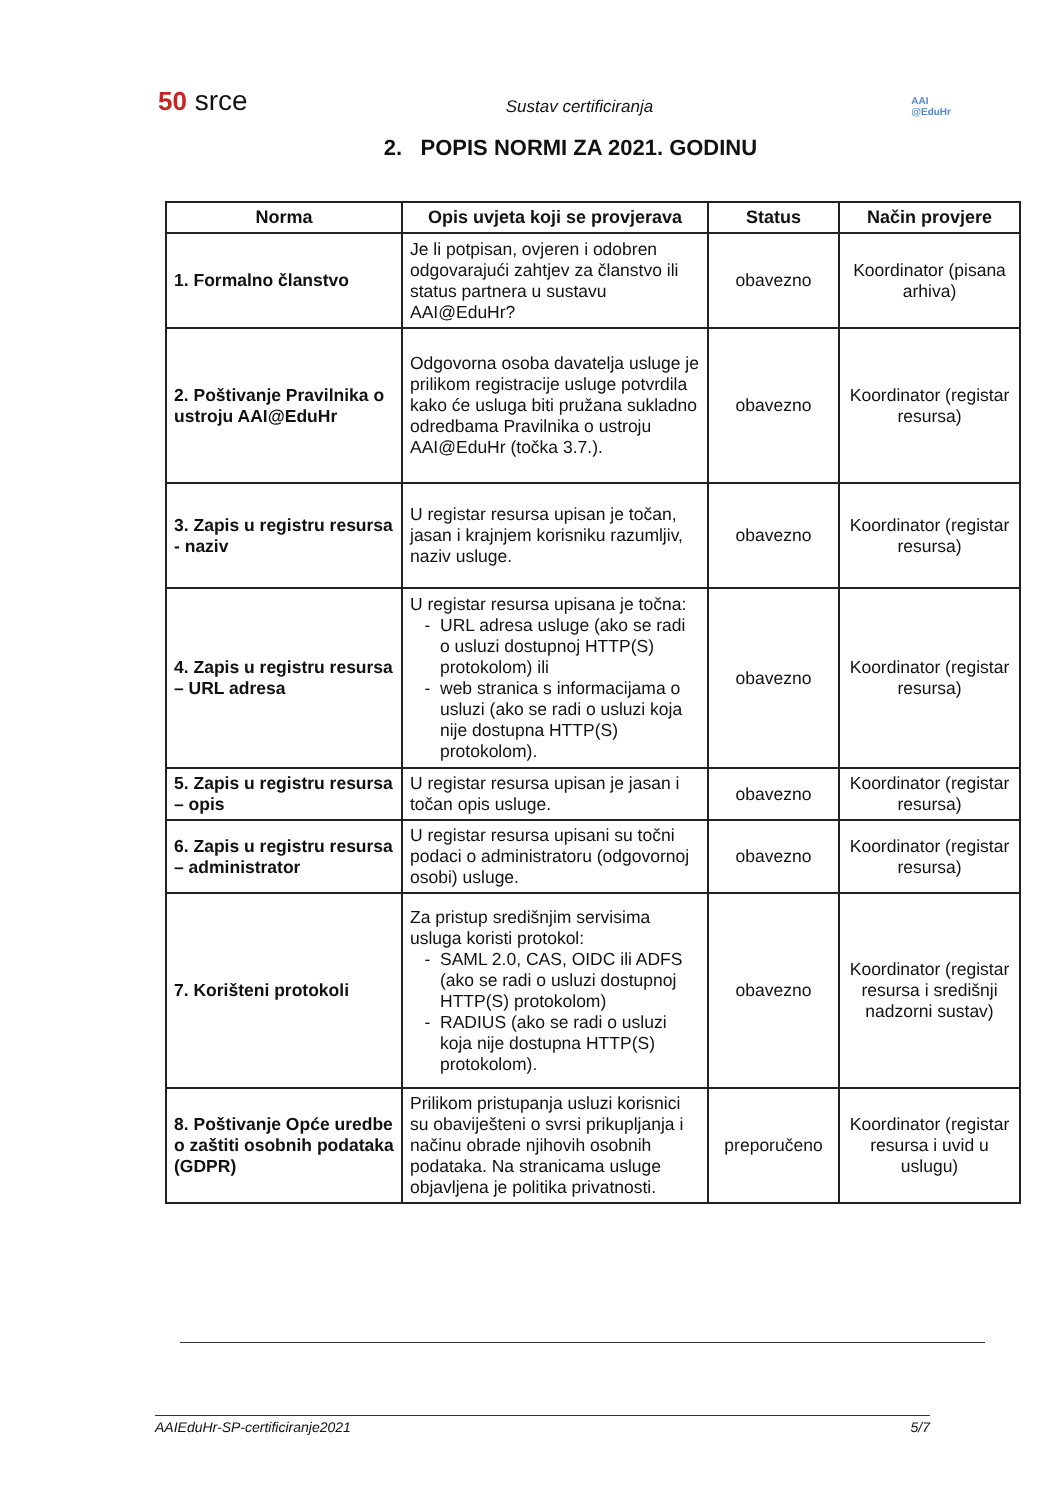50 srce
Sustav certificiranja
AAI
@EduHr
2. POPIS NORMI ZA 2021. GODINU
| Norma | Opis uvjeta koji se provjerava | Status | Način provjere |
| --- | --- | --- | --- |
| 1. Formalno članstvo | Je li potpisan, ovjeren i odobren odgovarajući zahtjev za članstvo ili status partnera u sustavu AAI@EduHr? | obavezno | Koordinator (pisana arhiva) |
| 2. Poštivanje Pravilnika o ustroju AAI@EduHr | Odgovorna osoba davatelja usluge je prilikom registracije usluge potvrdila kako će usluga biti pružana sukladno odredbama Pravilnika o ustroju AAI@EduHr (točka 3.7.). | obavezno | Koordinator (registar resursa) |
| 3. Zapis u registru resursa - naziv | U registar resursa upisan je točan, jasan i krajnjem korisniku razumljiv, naziv usluge. | obavezno | Koordinator (registar resursa) |
| 4. Zapis u registru resursa – URL adresa | U registar resursa upisana je točna: URL adresa usluge (ako se radi o usluzi dostupnoj HTTP(S) protokolom) ili web stranica s informacijama o usluzi (ako se radi o usluzi koja nije dostupna HTTP(S) protokolom). | obavezno | Koordinator (registar resursa) |
| 5. Zapis u registru resursa – opis | U registar resursa upisan je jasan i točan opis usluge. | obavezno | Koordinator (registar resursa) |
| 6. Zapis u registru resursa – administrator | U registar resursa upisani su točni podaci o administratoru (odgovornoj osobi) usluge. | obavezno | Koordinator (registar resursa) |
| 7. Korišteni protokoli | Za pristup središnjim servisima usluga koristi protokol: SAML 2.0, CAS, OIDC ili ADFS (ako se radi o usluzi dostupnoj HTTP(S) protokolom) RADIUS (ako se radi o usluzi koja nije dostupna HTTP(S) protokolom). | obavezno | Koordinator (registar resursa i središnji nadzorni sustav) |
| 8. Poštivanje Opće uredbe o zaštiti osobnih podataka (GDPR) | Prilikom pristupanja usluzi korisnici su obaviješteni o svrsi prikupljanja i načinu obrade njihovih osobnih podataka. Na stranicama usluge objavljena je politika privatnosti. | preporučeno | Koordinator (registar resursa i uvid u uslugu) |
AAIEduHr-SP-certificiranje2021 5/7